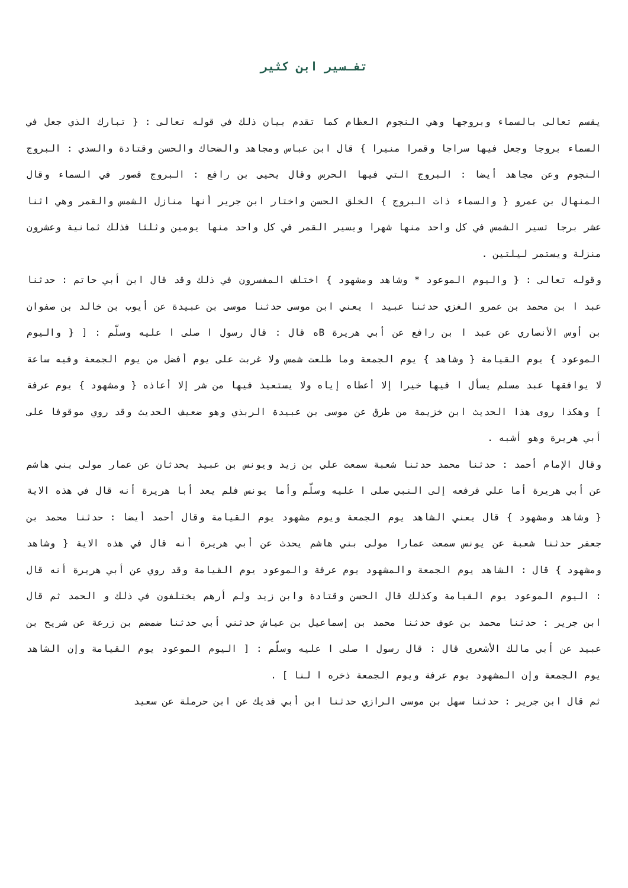تفـسير ابن كثير
يقسم تعالى بالسماء وبروجها وهي النجوم العظام كما تقدم بيان ذلك في قوله تعالى : { تبارك الذي جعل في السماء بروجا وجعل فيها سراجا وقمرا منيرا } قال ابن عباس ومجاهد والضحاك والحسن وقتادة والسدي : البروج النجوم وعن مجاهد أيضا : البروج التي فيها الحرس وقال يحيى بن رافع : البروج قصور في السماء وقال المنهال بن عمرو { والسماء ذات البروج } الخلق الحسن واختار ابن جرير أنها منازل الشمس والقمر وهي اثنا عشر برجا تسير الشمس في كل واحد منها شهرا ويسير القمر في كل واحد منها يومين وثلثا فذلك ثمانية وعشرون منزلة ويستمر ليلتين .
وقوله تعالى : { واليوم الموعود * وشاهد ومشهود } اختلف المفسرون في ذلك وقد قال ابن أبي حاتم : حدثنا عبد ا بن محمد بن عمرو الغزي حدثنا عبيد ا يعني ابن موسى حدثنا موسى بن عبيدة عن أيوب بن خالد بن صفوان بن أوس الأنصاري عن عبد ا بن رافع عن أبي هريرة Bه قال : قال رسول ا صلى ا عليه وسلّم : [ { واليوم الموعود } يوم القيامة { وشاهد } يوم الجمعة وما طلعت شمس ولا غربت على يوم أفضل من يوم الجمعة وفيه ساعة لا يوافقها عبد مسلم يسأل ا فيها خيرا إلا أعطاه إياه ولا يستعيذ فيها من شر إلا أعاذه { ومشهود } يوم عرفة ] وهكذا روى هذا الحديث ابن خزيمة من طرق عن موسى بن عبيدة الربذي وهو ضعيف الحديث وقد روي موقوفا على أبي هريرة وهو أشبه .
وقال الإمام أحمد : حدثنا محمد حدثنا شعبة سمعت علي بن زيد ويونس بن عبيد يحدثان عن عمار مولى بني هاشم عن أبي هريرة أما علي فرفعه إلى النبي صلى ا عليه وسلّم وأما يونس فلم يعد أبا هريرة أنه قال في هذه الاية { وشاهد ومشهود } قال يعني الشاهد يوم الجمعة ويوم مشهود يوم القيامة وقال أحمد أيضا : حدثنا محمد بن جعفر حدثنا شعبة عن يونس سمعت عمارا مولى بني هاشم يحدث عن أبي هريرة أنه قال في هذه الاية { وشاهد ومشهود } قال : الشاهد يوم الجمعة والمشهود يوم عرفة والموعود يوم القيامة وقد روي عن أبي هريرة أنه قال : اليوم الموعود يوم القيامة وكذلك قال الحسن وقتادة وابن زيد ولم أرهم يختلفون في ذلك و الحمد ثم قال ابن جرير : حدثنا محمد بن عوف حدثنا محمد بن إسماعيل بن عياش حدثني أبي حدثنا ضمضم بن زرعة عن شريح بن عبيد عن أبي مالك الأشعري قال : قال رسول ا صلى ا عليه وسلّم : [ اليوم الموعود يوم القيامة وإن الشاهد يوم الجمعة وإن المشهود يوم عرفة ويوم الجمعة ذخره ا لنا ] .
ثم قال ابن جرير : حدثنا سهل بن موسى الرازي حدثنا ابن أبي فديك عن ابن حرملة عن سعيد